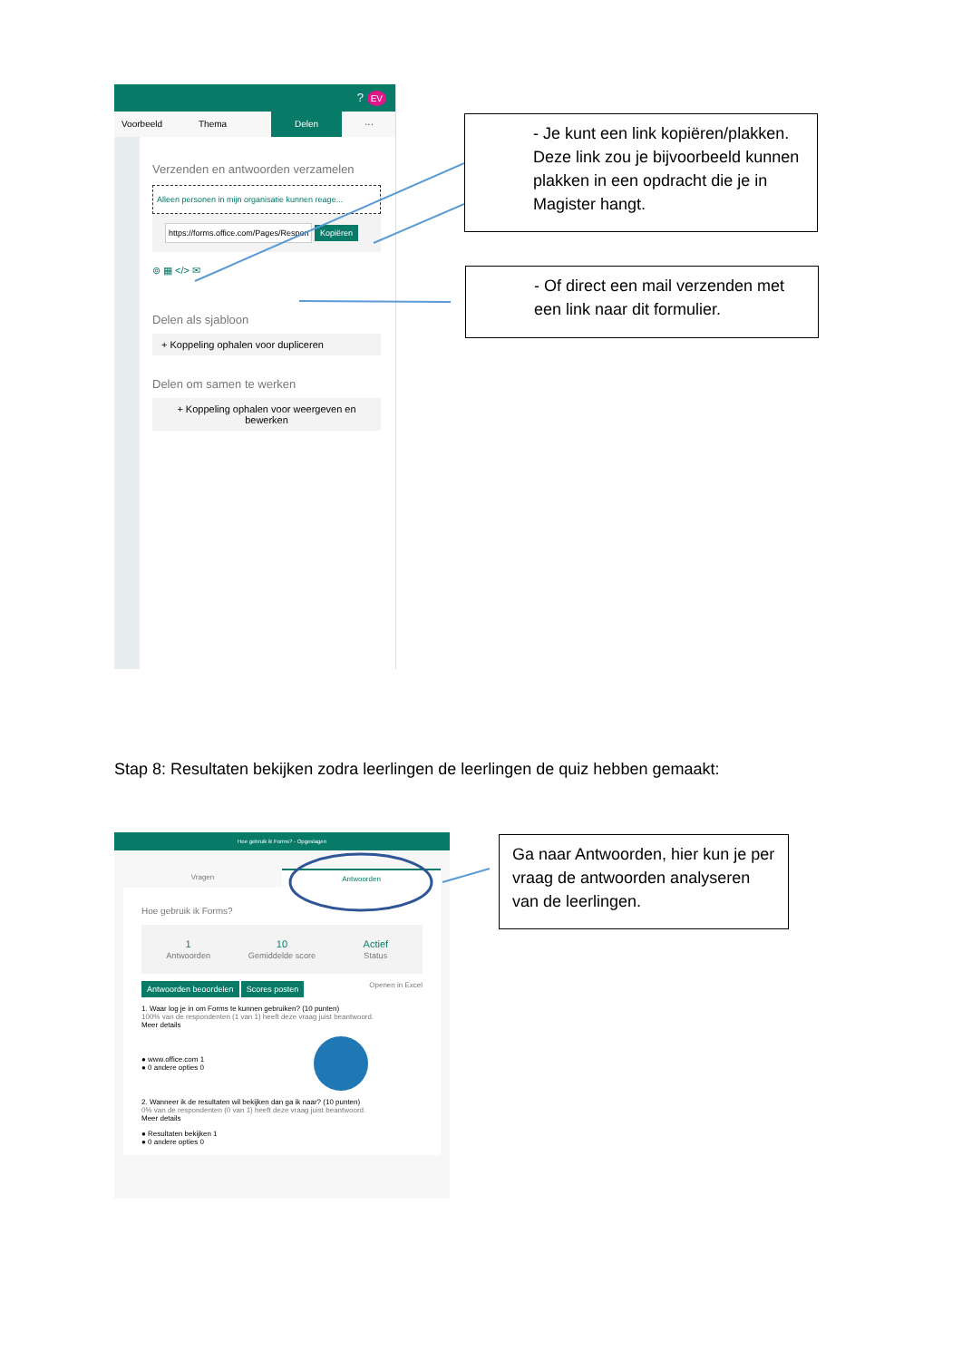? EV
Voorbeeld Thema Delen ···
Verzenden en antwoorden verzamelen
Alleen personen in mijn organisatie kunnen reage...
https://forms.office.com/Pages/Respon Kopiëren
⊚ ▦ </> ✉
Delen als sjabloon
+ Koppeling ophalen voor dupliceren
Delen om samen te werken
+ Koppeling ophalen voor weergeven en bewerken
- Je kunt een link kopiëren/plakken. Deze link zou je bijvoorbeeld kunnen plakken in een opdracht die je in Magister hangt.
- Of direct een mail verzenden met een link naar dit formulier.
Stap 8: Resultaten bekijken zodra leerlingen de leerlingen de quiz hebben gemaakt:
Hoe gebruik ik Forms? - Opgeslagen
Vragen Antwoorden
Hoe gebruik ik Forms?
1
Antwoorden 10
Gemiddelde score Actief
Status
Antwoorden beoordelen Scores posten Openen in Excel
1. Waar log je in om Forms te kunnen gebruiken? (10 punten)
100% van de respondenten (1 van 1) heeft deze vraag juist beantwoord.
Meer details
● www.office.com 1
● 0 andere opties 0
2. Wanneer ik de resultaten wil bekijken dan ga ik naar? (10 punten)
0% van de respondenten (0 van 1) heeft deze vraag juist beantwoord.
Meer details
● Resultaten bekijken 1
● 0 andere opties 0
Ga naar Antwoorden, hier kun je per vraag de antwoorden analyseren van de leerlingen.